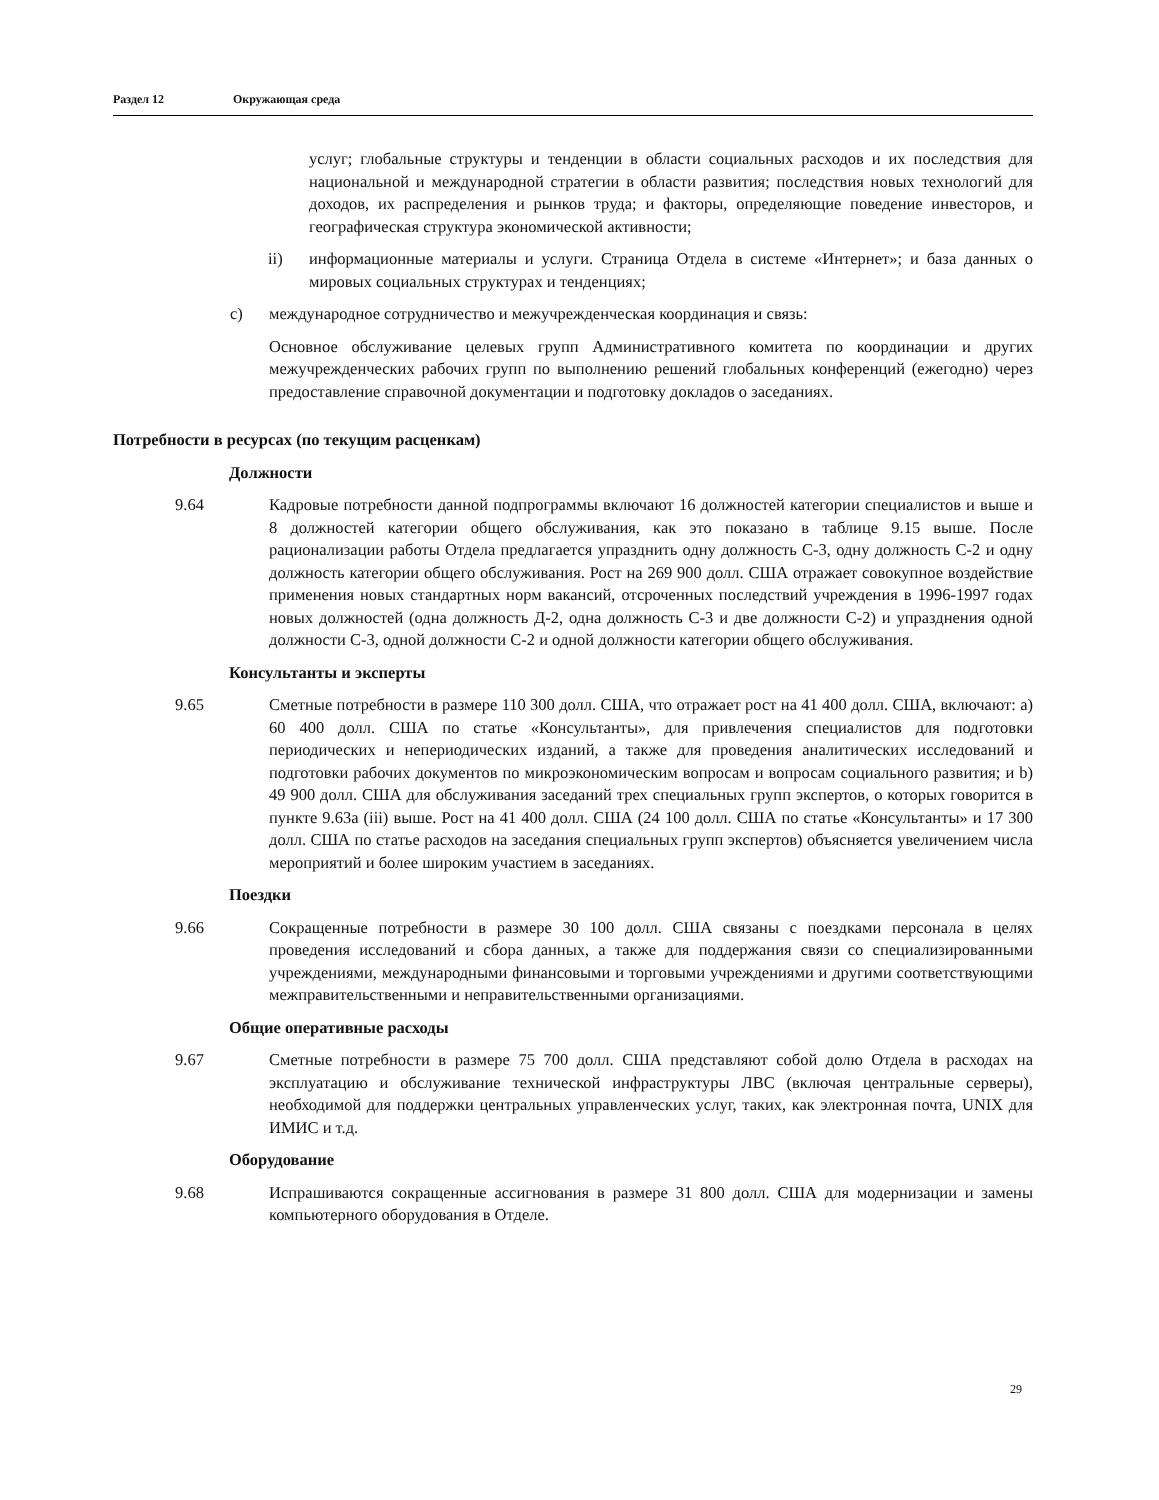Раздел 12 Окружающая среда
услуг; глобальные структуры и тенденции в области социальных расходов и их последствия для национальной и международной стратегии в области развития; последствия новых технологий для доходов, их распределения и рынков труда; и факторы, определяющие поведение инвесторов, и географическая структура экономической активности;
ii) информационные материалы и услуги. Страница Отдела в системе «Интернет»; и база данных о мировых социальных структурах и тенденциях;
c) международное сотрудничество и межучрежденческая координация и связь:
Основное обслуживание целевых групп Административного комитета по координации и других межучрежденческих рабочих групп по выполнению решений глобальных конференций (ежегодно) через предоставление справочной документации и подготовку докладов о заседаниях.
Потребности в ресурсах (по текущим расценкам)
Должности
9.64 Кадровые потребности данной подпрограммы включают 16 должностей категории специалистов и выше и 8 должностей категории общего обслуживания, как это показано в таблице 9.15 выше. После рационализации работы Отдела предлагается упразднить одну должность С-3, одну должность С-2 и одну должность категории общего обслуживания. Рост на 269 900 долл. США отражает совокупное воздействие применения новых стандартных норм вакансий, отсроченных последствий учреждения в 1996-1997 годах новых должностей (одна должность Д-2, одна должность С-3 и две должности С-2) и упразднения одной должности С-3, одной должности С-2 и одной должности категории общего обслуживания.
Консультанты и эксперты
9.65 Сметные потребности в размере 110 300 долл. США, что отражает рост на 41 400 долл. США, включают: a) 60 400 долл. США по статье «Консультанты», для привлечения специалистов для подготовки периодических и непериодических изданий, а также для проведения аналитических исследований и подготовки рабочих документов по микроэкономическим вопросам и вопросам социального развития; и b) 49 900 долл. США для обслуживания заседаний трех специальных групп экспертов, о которых говорится в пункте 9.63a (iii) выше. Рост на 41 400 долл. США (24 100 долл. США по статье «Консультанты» и 17 300 долл. США по статье расходов на заседания специальных групп экспертов) объясняется увеличением числа мероприятий и более широким участием в заседаниях.
Поездки
9.66 Сокращенные потребности в размере 30 100 долл. США связаны с поездками персонала в целях проведения исследований и сбора данных, а также для поддержания связи со специализированными учреждениями, международными финансовыми и торговыми учреждениями и другими соответствующими межправительственными и неправительственными организациями.
Общие оперативные расходы
9.67 Сметные потребности в размере 75 700 долл. США представляют собой долю Отдела в расходах на эксплуатацию и обслуживание технической инфраструктуры ЛВС (включая центральные серверы), необходимой для поддержки центральных управленческих услуг, таких, как электронная почта, UNIX для ИМИС и т.д.
Оборудование
9.68 Испрашиваются сокращенные ассигнования в размере 31 800 долл. США для модернизации и замены компьютерного оборудования в Отделе.
29